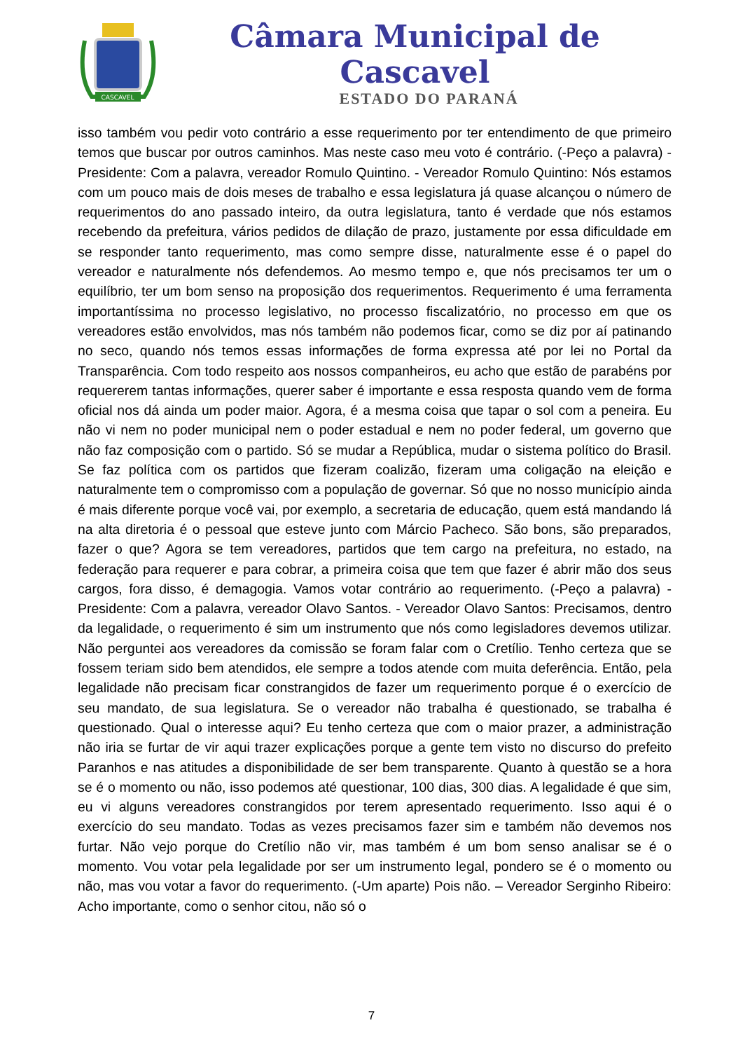CASCAVEL
Câmara Municipal de Cascavel
ESTADO DO PARANÁ
isso também vou pedir voto contrário a esse requerimento por ter entendimento de que primeiro temos que buscar por outros caminhos. Mas neste caso meu voto é contrário. (-Peço a palavra) - Presidente: Com a palavra, vereador Romulo Quintino. - Vereador Romulo Quintino: Nós estamos com um pouco mais de dois meses de trabalho e essa legislatura já quase alcançou o número de requerimentos do ano passado inteiro, da outra legislatura, tanto é verdade que nós estamos recebendo da prefeitura, vários pedidos de dilação de prazo, justamente por essa dificuldade em se responder tanto requerimento, mas como sempre disse, naturalmente esse é o papel do vereador e naturalmente nós defendemos. Ao mesmo tempo e, que nós precisamos ter um o equilíbrio, ter um bom senso na proposição dos requerimentos. Requerimento é uma ferramenta importantíssima no processo legislativo, no processo fiscalizatório, no processo em que os vereadores estão envolvidos, mas nós também não podemos ficar, como se diz por aí patinando no seco, quando nós temos essas informações de forma expressa até por lei no Portal da Transparência. Com todo respeito aos nossos companheiros, eu acho que estão de parabéns por requererem tantas informações, querer saber é importante e essa resposta quando vem de forma oficial nos dá ainda um poder maior. Agora, é a mesma coisa que tapar o sol com a peneira. Eu não vi nem no poder municipal nem o poder estadual e nem no poder federal, um governo que não faz composição com o partido. Só se mudar a República, mudar o sistema político do Brasil. Se faz política com os partidos que fizeram coalizão, fizeram uma coligação na eleição e naturalmente tem o compromisso com a população de governar. Só que no nosso município ainda é mais diferente porque você vai, por exemplo, a secretaria de educação, quem está mandando lá na alta diretoria é o pessoal que esteve junto com Márcio Pacheco. São bons, são preparados, fazer o que? Agora se tem vereadores, partidos que tem cargo na prefeitura, no estado, na federação para requerer e para cobrar, a primeira coisa que tem que fazer é abrir mão dos seus cargos, fora disso, é demagogia. Vamos votar contrário ao requerimento. (-Peço a palavra) - Presidente: Com a palavra, vereador Olavo Santos. - Vereador Olavo Santos: Precisamos, dentro da legalidade, o requerimento é sim um instrumento que nós como legisladores devemos utilizar. Não perguntei aos vereadores da comissão se foram falar com o Cretílio. Tenho certeza que se fossem teriam sido bem atendidos, ele sempre a todos atende com muita deferência. Então, pela legalidade não precisam ficar constrangidos de fazer um requerimento porque é o exercício de seu mandato, de sua legislatura. Se o vereador não trabalha é questionado, se trabalha é questionado. Qual o interesse aqui? Eu tenho certeza que com o maior prazer, a administração não iria se furtar de vir aqui trazer explicações porque a gente tem visto no discurso do prefeito Paranhos e nas atitudes a disponibilidade de ser bem transparente. Quanto à questão se a hora se é o momento ou não, isso podemos até questionar, 100 dias, 300 dias. A legalidade é que sim, eu vi alguns vereadores constrangidos por terem apresentado requerimento. Isso aqui é o exercício do seu mandato. Todas as vezes precisamos fazer sim e também não devemos nos furtar. Não vejo porque do Cretílio não vir, mas também é um bom senso analisar se é o momento. Vou votar pela legalidade por ser um instrumento legal, pondero se é o momento ou não, mas vou votar a favor do requerimento. (-Um aparte) Pois não. – Vereador Serginho Ribeiro: Acho importante, como o senhor citou, não só o
7